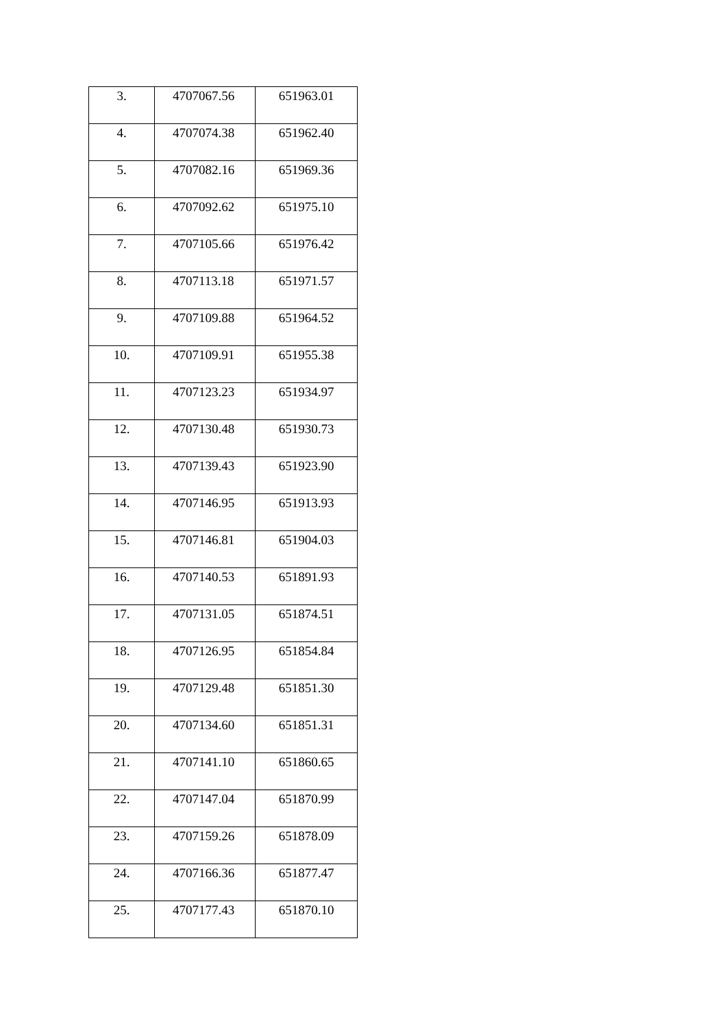| 3. | 4707067.56 | 651963.01 |
| 4. | 4707074.38 | 651962.40 |
| 5. | 4707082.16 | 651969.36 |
| 6. | 4707092.62 | 651975.10 |
| 7. | 4707105.66 | 651976.42 |
| 8. | 4707113.18 | 651971.57 |
| 9. | 4707109.88 | 651964.52 |
| 10. | 4707109.91 | 651955.38 |
| 11. | 4707123.23 | 651934.97 |
| 12. | 4707130.48 | 651930.73 |
| 13. | 4707139.43 | 651923.90 |
| 14. | 4707146.95 | 651913.93 |
| 15. | 4707146.81 | 651904.03 |
| 16. | 4707140.53 | 651891.93 |
| 17. | 4707131.05 | 651874.51 |
| 18. | 4707126.95 | 651854.84 |
| 19. | 4707129.48 | 651851.30 |
| 20. | 4707134.60 | 651851.31 |
| 21. | 4707141.10 | 651860.65 |
| 22. | 4707147.04 | 651870.99 |
| 23. | 4707159.26 | 651878.09 |
| 24. | 4707166.36 | 651877.47 |
| 25. | 4707177.43 | 651870.10 |